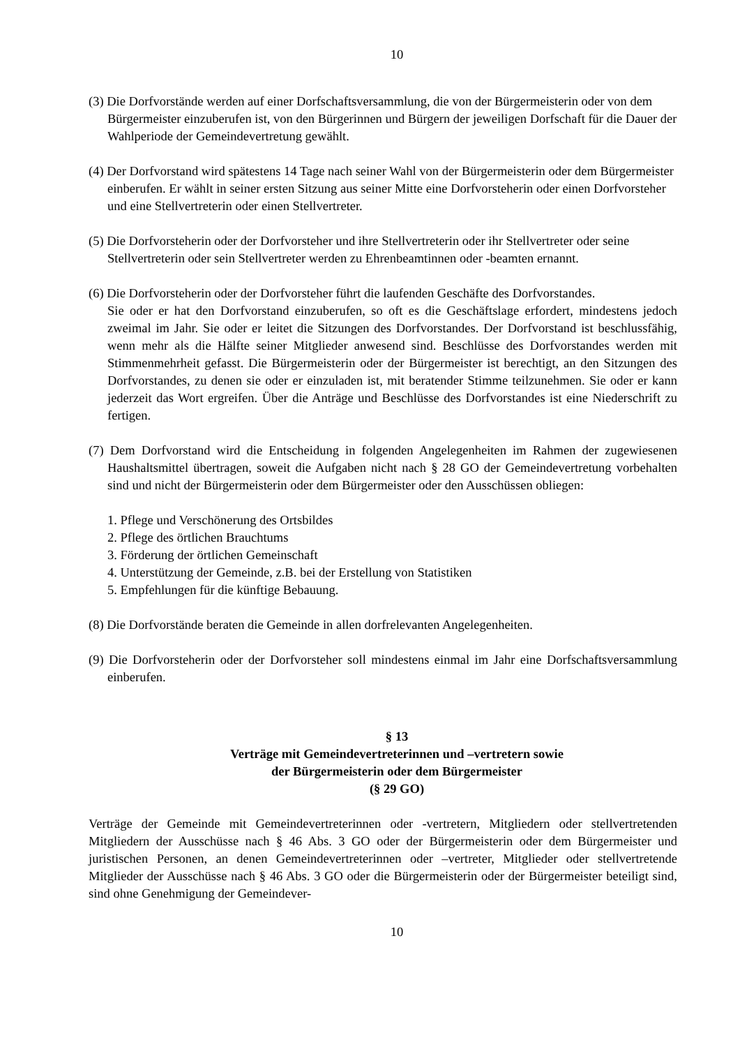10
(3) Die Dorfvorstände werden auf einer Dorfschaftsversammlung, die von der Bürgermeisterin oder von dem Bürgermeister einzuberufen ist, von den Bürgerinnen und Bürgern der jeweiligen Dorfschaft für die Dauer der Wahlperiode der Gemeindevertretung gewählt.
(4) Der Dorfvorstand wird spätestens 14 Tage nach seiner Wahl von der Bürgermeisterin oder dem Bürgermeister einberufen. Er wählt in seiner ersten Sitzung aus seiner Mitte eine Dorfvorsteherin oder einen Dorfvorsteher und eine Stellvertreterin oder einen Stellvertreter.
(5) Die Dorfvorsteherin oder der Dorfvorsteher und ihre Stellvertreterin oder ihr Stellvertreter oder seine Stellvertreterin oder sein Stellvertreter werden zu Ehrenbeamtinnen oder -beamten ernannt.
(6) Die Dorfvorsteherin oder der Dorfvorsteher führt die laufenden Geschäfte des Dorfvorstandes.
Sie oder er hat den Dorfvorstand einzuberufen, so oft es die Geschäftslage erfordert, mindestens jedoch zweimal im Jahr. Sie oder er leitet die Sitzungen des Dorfvorstandes. Der Dorfvorstand ist beschlussfähig, wenn mehr als die Hälfte seiner Mitglieder anwesend sind. Beschlüsse des Dorfvorstandes werden mit Stimmenmehrheit gefasst. Die Bürgermeisterin oder der Bürgermeister ist berechtigt, an den Sitzungen des Dorfvorstandes, zu denen sie oder er einzuladen ist, mit beratender Stimme teilzunehmen. Sie oder er kann jederzeit das Wort ergreifen. Über die Anträge und Beschlüsse des Dorfvorstandes ist eine Niederschrift zu fertigen.
(7) Dem Dorfvorstand wird die Entscheidung in folgenden Angelegenheiten im Rahmen der zugewiesenen Haushaltsmittel übertragen, soweit die Aufgaben nicht nach § 28 GO der Gemeindevertretung vorbehalten sind und nicht der Bürgermeisterin oder dem Bürgermeister oder den Ausschüssen obliegen:
1. Pflege und Verschönerung des Ortsbildes
2. Pflege des örtlichen Brauchtums
3. Förderung der örtlichen Gemeinschaft
4. Unterstützung der Gemeinde, z.B. bei der Erstellung von Statistiken
5. Empfehlungen für die künftige Bebauung.
(8) Die Dorfvorstände beraten die Gemeinde in allen dorfrelevanten Angelegenheiten.
(9) Die Dorfvorsteherin oder der Dorfvorsteher soll mindestens einmal im Jahr eine Dorfschaftsversammlung einberufen.
§ 13
Verträge mit Gemeindevertreterinnen und –vertretern sowie
der Bürgermeisterin oder dem Bürgermeister
(§ 29 GO)
Verträge der Gemeinde mit Gemeindevertreterinnen oder -vertretern, Mitgliedern oder stellvertretenden Mitgliedern der Ausschüsse nach § 46 Abs. 3 GO oder der Bürgermeisterin oder dem Bürgermeister und juristischen Personen, an denen Gemeindevertreterinnen oder –vertreter, Mitglieder oder stellvertretende Mitglieder der Ausschüsse nach § 46 Abs. 3 GO oder die Bürgermeisterin oder der Bürgermeister beteiligt sind, sind ohne Genehmigung der Gemeindever-
10